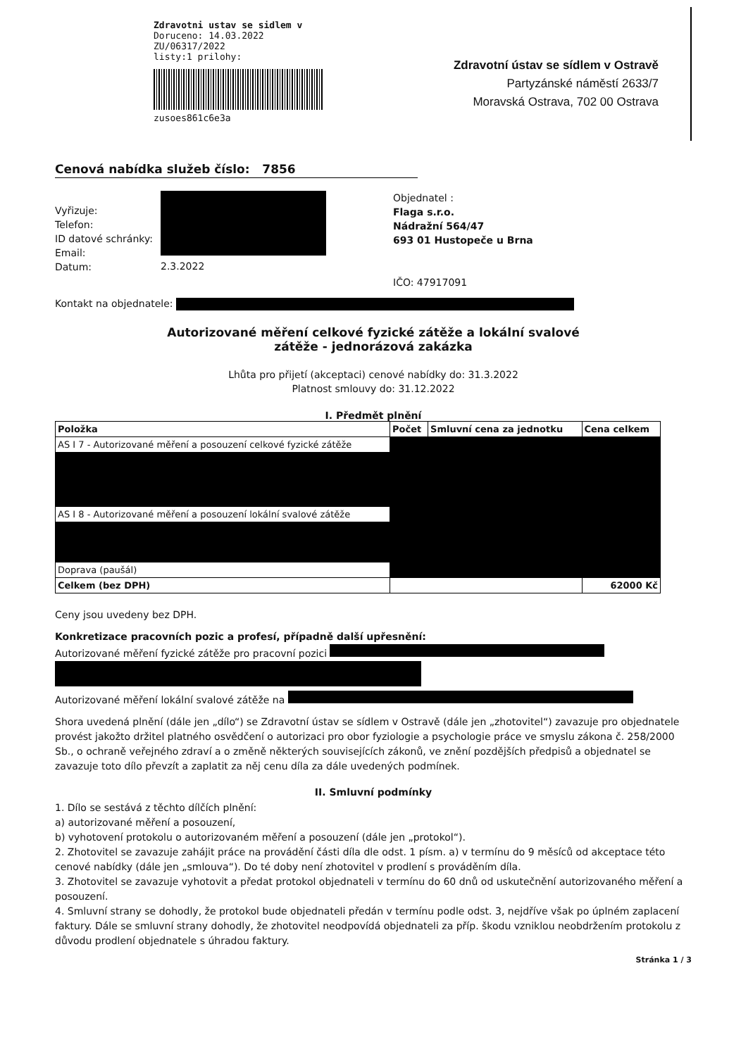Zdravotni ustav se sidlem v
Doruceno: 14.03.2022
ZU/06317/2022
listy:1 prilohy:
zusoes861c6e3a
Zdravotní ústav se sídlem v Ostravě
Partyzánské náměstí 2633/7
Moravská Ostrava, 702 00 Ostrava
Cenová nabídka služeb číslo: 7856
Vyřizuje:
Telefon:
ID datové schránky:
Email:
Datum:
2.3.2022 Objednatel :
Flaga s.r.o.
Nádražní 564/47
693 01 Hustopeče u Brna
IČO: 47917091
Kontakt na objednatele:
Autorizované měření celkové fyzické zátěže a lokální svalové
zátěže - jednorázová zakázka
Lhůta pro přijetí (akceptaci) cenové nabídky do: 31.3.2022
Platnost smlouvy do: 31.12.2022
I. Předmět plnění
| Položka | Počet | Smluvní cena za jednotku | Cena celkem |
| --- | --- | --- | --- |
| AS I 7 - Autorizované měření a posouzení celkové fyzické zátěže | | | |
| AS I 8 - Autorizované měření a posouzení lokální svalové zátěže | | | |
| Doprava (paušál) | | | |
| Celkem (bez DPH) | | | 62000 Kč |
Ceny jsou uvedeny bez DPH.
Konkretizace pracovních pozic a profesí, případně další upřesnění:
Autorizované měření fyzické zátěže pro pracovní pozici
Autorizované měření lokální svalové zátěže na
Shora uvedená plnění (dále jen „dílo“) se Zdravotní ústav se sídlem v Ostravě (dále jen „zhotovitel“) zavazuje pro objednatele provést jakožto držitel platného osvědčení o autorizaci pro obor fyziologie a psychologie práce ve smyslu zákona č. 258/2000 Sb., o ochraně veřejného zdraví a o změně některých souvisejících zákonů, ve znění pozdějších předpisů a objednatel se zavazuje toto dílo převzít a zaplatit za něj cenu díla za dále uvedených podmínek.
II. Smluvní podmínky
1. Dílo se sestává z těchto dílčích plnění:
a) autorizované měření a posouzení,
b) vyhotovení protokolu o autorizovaném měření a posouzení (dále jen „protokol“).
2. Zhotovitel se zavazuje zahájit práce na provádění části díla dle odst. 1 písm. a) v termínu do 9 měsíců od akceptace této cenové nabídky (dále jen „smlouva“). Do té doby není zhotovitel v prodlení s prováděním díla.
3. Zhotovitel se zavazuje vyhotovit a předat protokol objednateli v termínu do 60 dnů od uskutečnění autorizovaného měření a posouzení.
4. Smluvní strany se dohodly, že protokol bude objednateli předán v termínu podle odst. 3, nejdříve však po úplném zaplacení faktury. Dále se smluvní strany dohodly, že zhotovitel neodpovídá objednateli za příp. škodu vzniklou neobdržením protokolu z důvodu prodlení objednatele s úhradou faktury.
Stránka 1 / 3